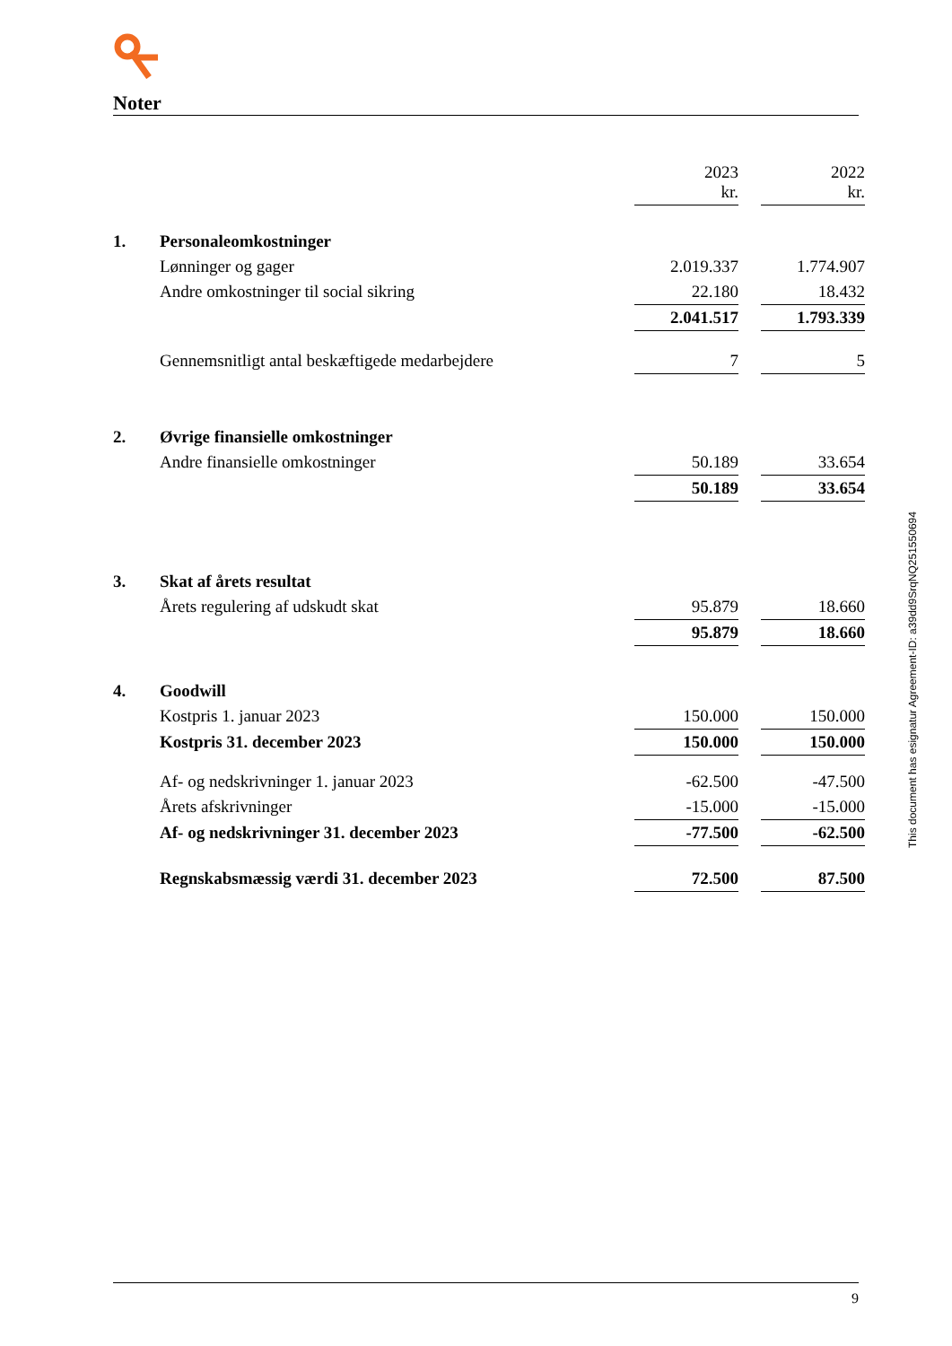Noter
| | | 2023 kr. | | 2022 kr. |
| 1. | Personaleomkostninger | | | |
| | Lønninger og gager | 2.019.337 | | 1.774.907 |
| | Andre omkostninger til social sikring | 22.180 | | 18.432 |
| | | 2.041.517 | | 1.793.339 |
| | Gennemsnitligt antal beskæftigede medarbejdere | 7 | | 5 |
| 2. | Øvrige finansielle omkostninger | | | |
| | Andre finansielle omkostninger | 50.189 | | 33.654 |
| | | 50.189 | | 33.654 |
| 3. | Skat af årets resultat | | | |
| | Årets regulering af udskudt skat | 95.879 | | 18.660 |
| | | 95.879 | | 18.660 |
| 4. | Goodwill | | | |
| | Kostpris 1. januar 2023 | 150.000 | | 150.000 |
| | Kostpris 31. december 2023 | 150.000 | | 150.000 |
| | Af- og nedskrivninger 1. januar 2023 | -62.500 | | -47.500 |
| | Årets afskrivninger | -15.000 | | -15.000 |
| | Af- og nedskrivninger 31. december 2023 | -77.500 | | -62.500 |
| | Regnskabsmæssig værdi 31. december 2023 | 72.500 | | 87.500 |
This document has esignatur Agreement-ID: a39dd9SrqNQ251550694
9